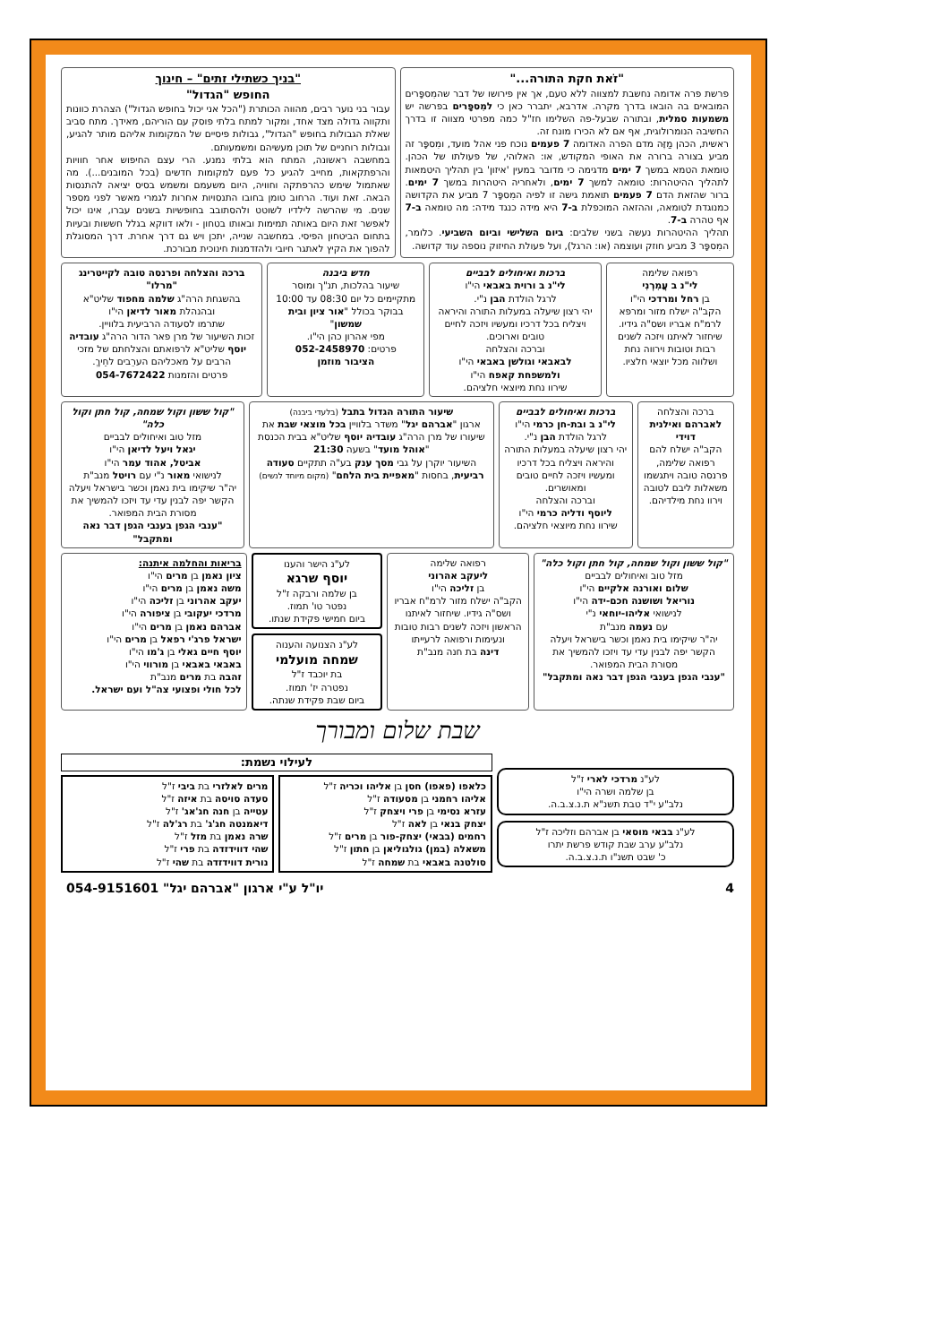"זֹאת חקת התורה..."
פרשת פרה אדומה נחשבת למצווה ללא טעם, אך אין פירושו של דבר שהמִספָּרים המובאים בה הובאו בדרך מקרה. אדרבא, יתברר כאן כי למִספָּרים בפרשה יש משמעות סמלית, ובתורה שבעל-פה השלימו חז"ל כמה מפרטי מצווה זו בדרך החשיבה הנומרולוגית, אף אם לא הכירו מונח זה.
ראשית, הכהן מַזֶּה מדם הפרה האדומה 7 פעמים נוכח פני אהל מועד, ומִספָּר זה מביע בצורה ברורה את האופי המקודש, או: האלוהי, של פעולתו של הכהן. טומאת הטמא במשך 7 ימים מדגימה כי מדובר במעין 'איזון' בין תהליך היטמאות לתהליך ההיטהרות: טומאה למשך 7 ימים, ולאחריה היטהרות במשך 7 ימים. ברור שהזאת הדם 7 פעמים תואמת גישה זו לפיה המִספָּר 7 מביע את הקדושה כמנוגדת לטומאה, וההזאה המוכפלת ב-7 היא מידה כנגד מידה: מה טומאה ב-7 אף טהרה ב-7.
תהליך ההיטהרות נעשה בשני שלבים: ביום השלישי וביום השביעי. כלומר, המִספָּר 3 מביע חוזק ועוצמה (או: הרגל), ועל פעולת החיזוק נוספה עוד קדושה.
"בניך כשתילי זתים" – חינוך
החופש "הגדול"
עבור בני נוער רבים, מהווה הכותרת ("הכל אני יכול בחופש הגדול") הצהרת כוונות ותקווה גדולה מצד אחד, ומקור למתח בלתי פוסק עם הוריהם, מאידך. מתח סביב שאלת הגבולות בחופש "הגדול", גבולות פיסיים של המקומות אליהם מותר להגיע, וגבולות רוחניים של תוכן מעשיהם ומשמעותם.
במחשבה ראשונה, המתח הוא בלתי נמנע. הרי עצם החיפוש אחר חוויות והרפתקאות, מחייב להגיע כל פעם למקומות חדשים (בכל המובנים...). מה שאתמול שימש כהרפתקה וחוויה, היום משעמם ומשמש בסיס יציאה להתנסות הבאה. זאת ועוד. הרחוב טומן בחובו התנסויות אחרות לגמרי מאשר לפני מספר שנים. מי שהרשה לילדיו לשוטט ולהסתובב בחופשיות בשנים עברו, אינו יכול לאפשר זאת היום באותה תמימות ובאותו בטחון - ולאו דווקא בגלל חששות ובעיות בתחום הביטחון הפיסי. במחשבה שנייה, יתכן ויש גם דרך אחרת. דרך המסוגלת להפוך את הקיץ לאתגר חיובי ולהזדמנות חינוכית מבורכת.
רפואה שלימה
לי"נ ב עֲמִרְנִי
בן רחל ומרדכי הי"ו
הקב"ה ישלח מזור ומרפא לרמ"ח אבריו ושס"ה גידיו. שיחזור לאיתנו ויזכה לשנים רבות וטובות וירווה נחת ושלווה מכל יוצאי חלציו.
ברכות ואיחולים לבביים
לי"נ ב ורוית באבאי הי"ו
לרגל הולדת הבן נ"י.
יהי רצון שיעלה במעלות התורה והיראה ויצליח בכל דרכיו ומעשיו ויזכה לחיים טובים וארוכים.
וברכה והצלחה
לבאבאי וגולשן באבאי הי"ו
ולמשפחת קאפח הי"ו
שירוו נחת מיוצאי חלציהם.
חדש ביבנה
שיעור בהלכות, תנ"ך ומוסר מתקיימים כל יום 08:30 עד 10:00 בבוקר בכולל "אור ציון ובית שמשון"
מפי אהרון כהן הי"ו.
פרטים: 052-2458970
הציבור מוזמן
ברכה והצלחה ופרנסה טובה לקייטרינג "מרלו"
בהשגחת הרה"ג שלמה מחפוד שליט"א ובהנהלת מאור לדיאן הי"ו
שתרמו לסעודה הרביעית בלוויין.
זכות השיעור של מרן פאר הדור הרה"ג עובדיה יוסף שליט"א לרפואתם והצלחתם של מזכי הרבים על מאכליהם הערֵבים לחֵיךְ.
פרטים והזמנות 054-7672422
ברכה והצלחה
לאברהם ואילנית דוידי
הקב"ה ישלח להם רפואה שלימה, פרנסה טובה ויתגשמו משאלות ליבם לטובה וירוו נחת מילדיהם.
ברכות ואיחולים לבביים
לי"נ ב ובת-חן כרמי הי"ו
לרגל הולדת הבן נ"י.
יהי רצון שיעלה במעלות התורה והיראה ויצליח בכל דרכיו ומעשיו ויזכה לחיים טובים ומאושרים.
וברכה והצלחה
ליוסף ודליה כרמי הי"ו
שירוו נחת מיוצאי חלציהם.
שיעור התורה הגדול בתבל (בלעדי ביבנה)
ארגון "אברהם יגל" משדר בלוויין בכל מוצאי שבת את שיעורו של מרן הרה"ג עובדיה יוסף שליט"א בבית הכנסת "אוהל מועד" בשעה 21:30
השיעור יוקרן על גבי מסך ענק בע"ה תתקיים סעודה רביעית, בחסות "מאפיית בית הלחם" (מקום מיוחד לנשים)
"קול ששון וקול שמחה, קול חתן וקול כלה"
מזל טוב ואיחולים לבביים
יגאל ויעל לדיאן הי"ו
אביטל, אהוד עמר הי"ו
לנישואי מאור נ"י עם רויטל מנב"ת
יה"ר שיקימו בית נאמן וכשר בישראל ויעלה הקשר יפה לבנין עדי עד ויזכו להמשיך את מסורת הבית המפואר.
"ענבי הגפן בענבי הגפן דבר נאה ומתקבל"
"קול ששון וקול שמחה, קול חתן וקול כלה"
מזל טוב ואיחולים לבביים
שלום ואורנה אלקיים הי"ו
נוריאל ושושנה חכם-ידה הי"ו
לנישואי אליהו-יוחאי נ"י
עם נעמה מנב"ת
יה"ר שיקימו בית נאמן וכשר בישראל ויעלה הקשר יפה לבנין עדי עד ויזכו להמשיך את מסורת הבית המפואר.
"ענבי הגפן בענבי הגפן דבר נאה ומתקבל"
רפואה שלימה
ליעקב אהרוני
בן זליכה הי"ו
הקב"ה ישלח מזור לרמ"ח אבריו ושס"ה גידיו. שיחזור לאיתנו הראשון ויזכה לשנים רבות טובות ונעימות ורפואה לרעייתו
דינה בת חנה מנב"ת
לע"נ הישר והענו
יוסף שרגא
בן שלמה ורבקה ז"ל
נפטר טו' תמוז.
ביום חמישי פקידת שנתו.
לע"נ הצנועה והענוה
שמחה מועלמי
בת יוכבד ז"ל
נפטרה יז' תמוז.
ביום שבת פקידת שנתה.
בריאות והחלמה איתנה:
ציון נאמן בן מרים הי"ו
משה נאמן בן מרים הי"ו
יעקב אהרוני בן זליכה הי"ו
מרדכי יעקובי בן ציפורה הי"ו
אברהם נאמן בן מרים הי"ו
ישראל פרג'י רפאל בן מרים הי"ו
יוסף חיים גאלי בן ג'מו הי"ו
באבאי באבאי בן מורווי הי"ו
זהבה בת מרים מנב"ת
לכל חולי ופצועי צה"ל ועם ישראל.
שבת שלום ומבורך
לע"נ מרדכי לארי ז"ל
בן שלמה ושרה הי"ו
נלב"ע י"ד טבת תשנ"א ת.נ.צ.ב.ה.
לע"נ בבאי מוסאי בן אברהם וזליכה ז"ל
נלב"ע ערב שבת קודש פרשת יתרו
כ' שבט תשנ"ו ת.נ.צ.ב.ה.
לעילוי נשמת:
כלאפו (פאפו) חסן בן אליהו וכריה ז"ל
אליהו רחמני בן מסעודה ז"ל
עזרא נסימי בן פרי ויצחק ז"ל
יצחק בנאי בן לאה ז"ל
רחמים (בבאי) יצחק-פור בן מרים ז"ל
משאלה (במן) גולגוליאן בן חתון ז"ל
סולטנה באבאי בת שמחה ז"ל
מרים לאלזרי בת ביבי ז"ל
סעדה סויסה בת איזה ז"ל
עטייה בן חנה חג'אג' ז"ל
דיאמנטה חג'ג' בת רג'לה ז"ל
שרה נאמן בת מזל ז"ל
שהי דווידזדה בת פרי ז"ל
נורית דווידזדה בת שהי ז"ל
4 יו"ל ע"י ארגון "אברהם יגל" 054-9151601